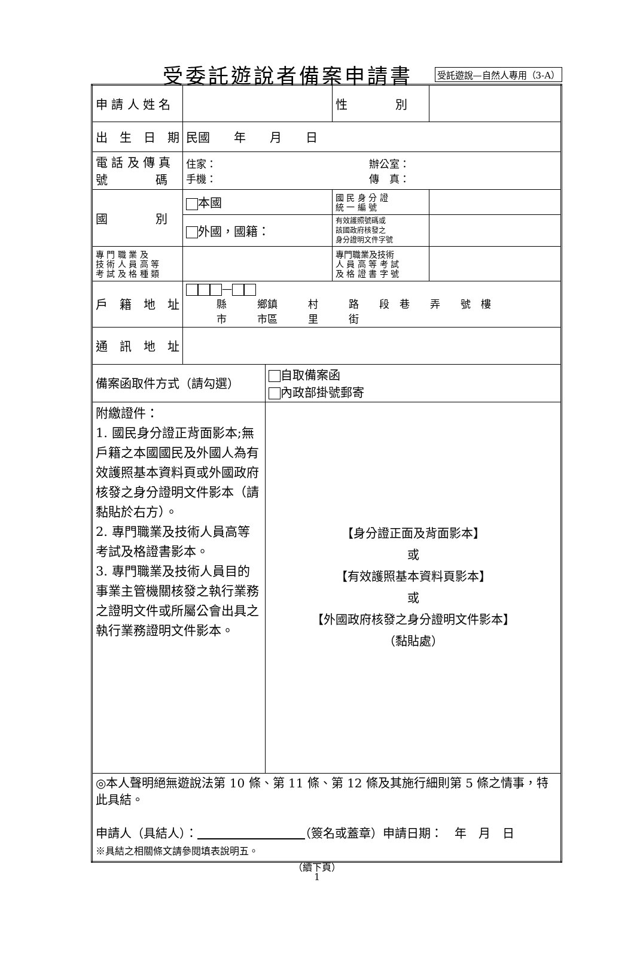受委託遊說者備案申請書
受託遊說—自然人專用（3-A）
| 申 請 人 姓 名 | | | 性 別 | |
| 出 生 日 期 | 民國 年 月 日 | | | |
| 電 話 及 傳 真 號 碼 | 住家： 辦公室： 手機： 傳 真： | | | |
| 國 別 | 本國 | | 國 民 身 分 證 統 一 編 號 | |
| | 外國，國籍： | | 有效護照號碼或 該國政府核發之 身分證明文件字號 | |
| 專 門 職 業 及 技 術 人 員 高 等 考 試 及 格 種 類 | | | 專門職業及技術 人 員 高 等 考 試 及 格 證 書 字 號 | |
| 戶 籍 地 址 | — 縣 鄉鎮 村 路 段 巷 弄 號 樓 市 市區 里 街 | | | |
| 通 訊 地 址 | | | | |
| 備案函取件方式（請勾選） | | 自取備案函 內政部掛號郵寄 | | |
| 附繳證件： 1. 國民身分證正背面影本;無戶籍之本國國民及外國人為有效護照基本資料頁或外國政府核發之身分證明文件影本（請黏貼於右方）。 2. 專門職業及技術人員高等考試及格證書影本。 3. 專門職業及技術人員目的事業主管機關核發之執行業務之證明文件或所屬公會出具之執行業務證明文件影本。 | | 【身分證正面及背面影本】 或 【有效護照基本資料頁影本】 或 【外國政府核發之身分證明文件影本】 （黏貼處） | | |
| ◎本人聲明絕無遊說法第 10 條、第 11 條、第 12 條及其施行細則第 5 條之情事，特此具結。 申請人（具結人）： （簽名或蓋章）申請日期： 年 月 日 ※具結之相關條文請參閱填表說明五。 | | | | |
（續下頁）
1